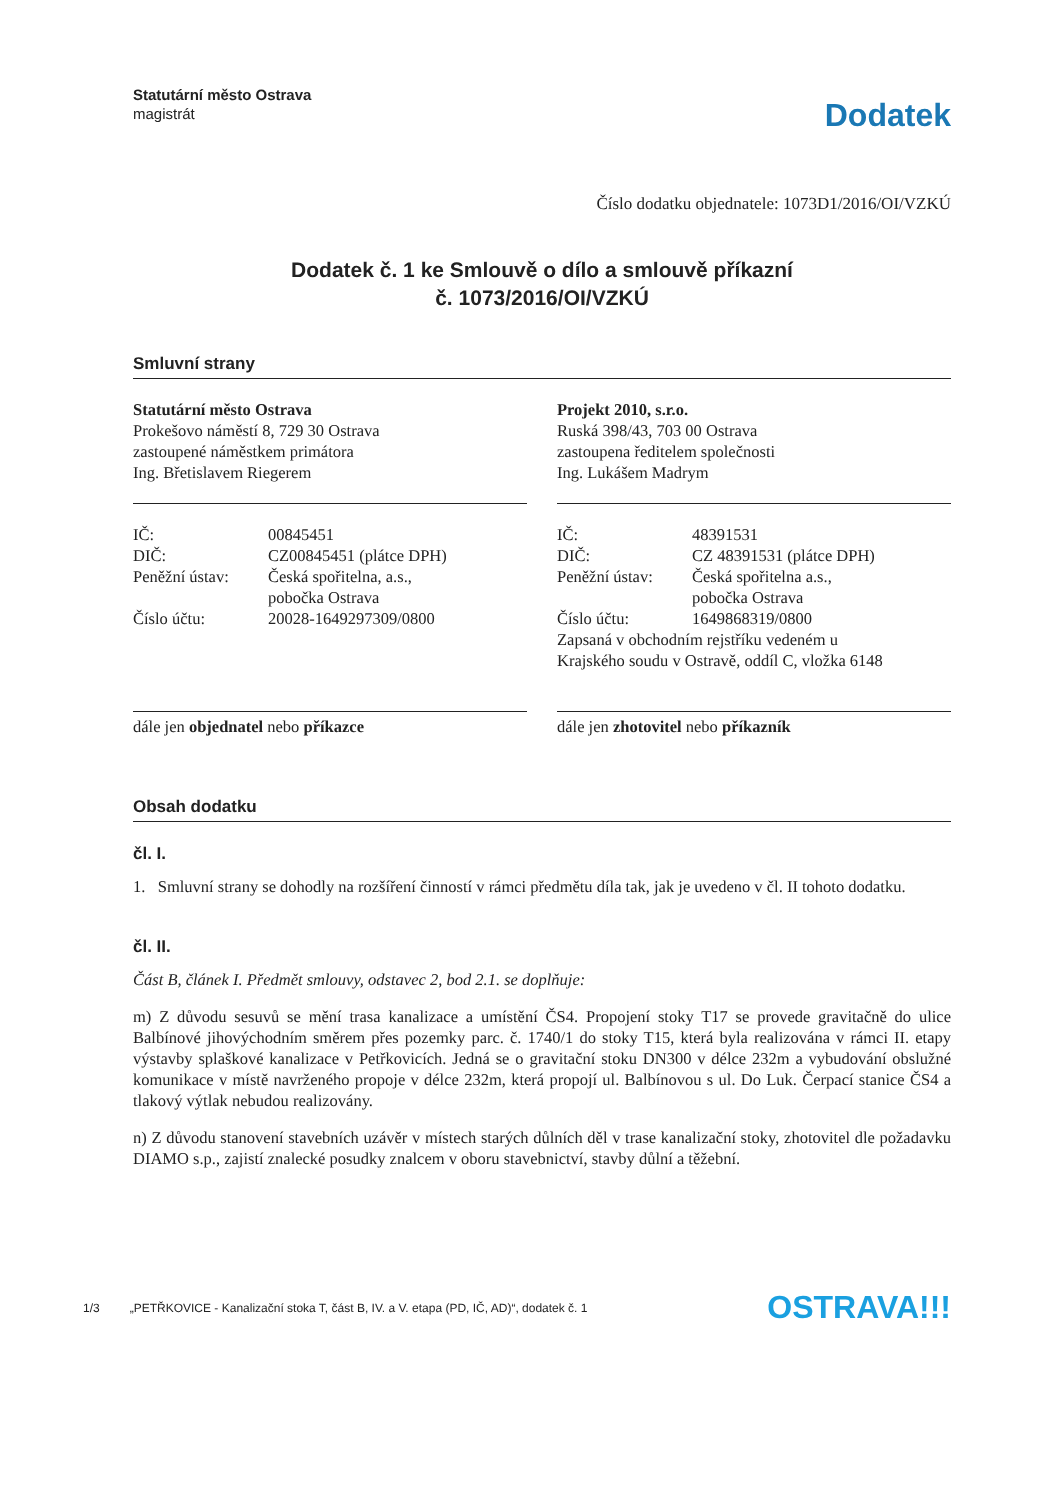Statutární město Ostrava
magistrát
Dodatek
Číslo dodatku objednatele: 1073D1/2016/OI/VZKÚ
Dodatek č. 1 ke Smlouvě o dílo a smlouvě příkazní
č. 1073/2016/OI/VZKÚ
Smluvní strany
Statutární město Ostrava
Prokešovo náměstí 8, 729 30 Ostrava
zastoupené náměstkem primátora
Ing. Břetislavem Riegerem
| IČ: | 00845451 |
| DIČ: | CZ00845451 (plátce DPH) |
| Peněžní ústav: | Česká spořitelna, a.s., pobočka Ostrava |
| Číslo účtu: | 20028-1649297309/0800 |
dále jen objednatel nebo příkazce
Projekt 2010, s.r.o.
Ruská 398/43, 703 00 Ostrava
zastoupena ředitelem společnosti
Ing. Lukášem Madrym
| IČ: | 48391531 |
| DIČ: | CZ 48391531 (plátce DPH) |
| Peněžní ústav: | Česká spořitelna a.s., pobočka Ostrava |
| Číslo účtu: | 1649868319/0800 |
Zapsaná v obchodním rejstříku vedeném u
Krajského soudu v Ostravě, oddíl C, vložka 6148
dále jen zhotovitel nebo příkazník
Obsah dodatku
čl. I.
1. Smluvní strany se dohodly na rozšíření činností v rámci předmětu díla tak, jak je uvedeno v čl. II tohoto dodatku.
čl. II.
Část B, článek I. Předmět smlouvy, odstavec 2, bod 2.1. se doplňuje:
m) Z důvodu sesuvů se mění trasa kanalizace a umístění ČS4. Propojení stoky T17 se provede gravitačně do ulice Balbínové jihovýchodním směrem přes pozemky parc. č. 1740/1 do stoky T15, která byla realizována v rámci II. etapy výstavby splaškové kanalizace v Petřkovicích. Jedná se o gravitační stoku DN300 v délce 232m a vybudování obslužné komunikace v místě navrženého propoje v délce 232m, která propojí ul. Balbínovou s ul. Do Luk. Čerpací stanice ČS4 a tlakový výtlak nebudou realizovány.
n) Z důvodu stanovení stavebních uzávěr v místech starých důlních děl v trase kanalizační stoky, zhotovitel dle požadavku DIAMO s.p., zajistí znalecké posudky znalcem v oboru stavebnictví, stavby důlní a těžební.
1/3 „PETŘKOVICE - Kanalizační stoka T, část B, IV. a V. etapa (PD, IČ, AD)“, dodatek č. 1 OSTRAVA!!!